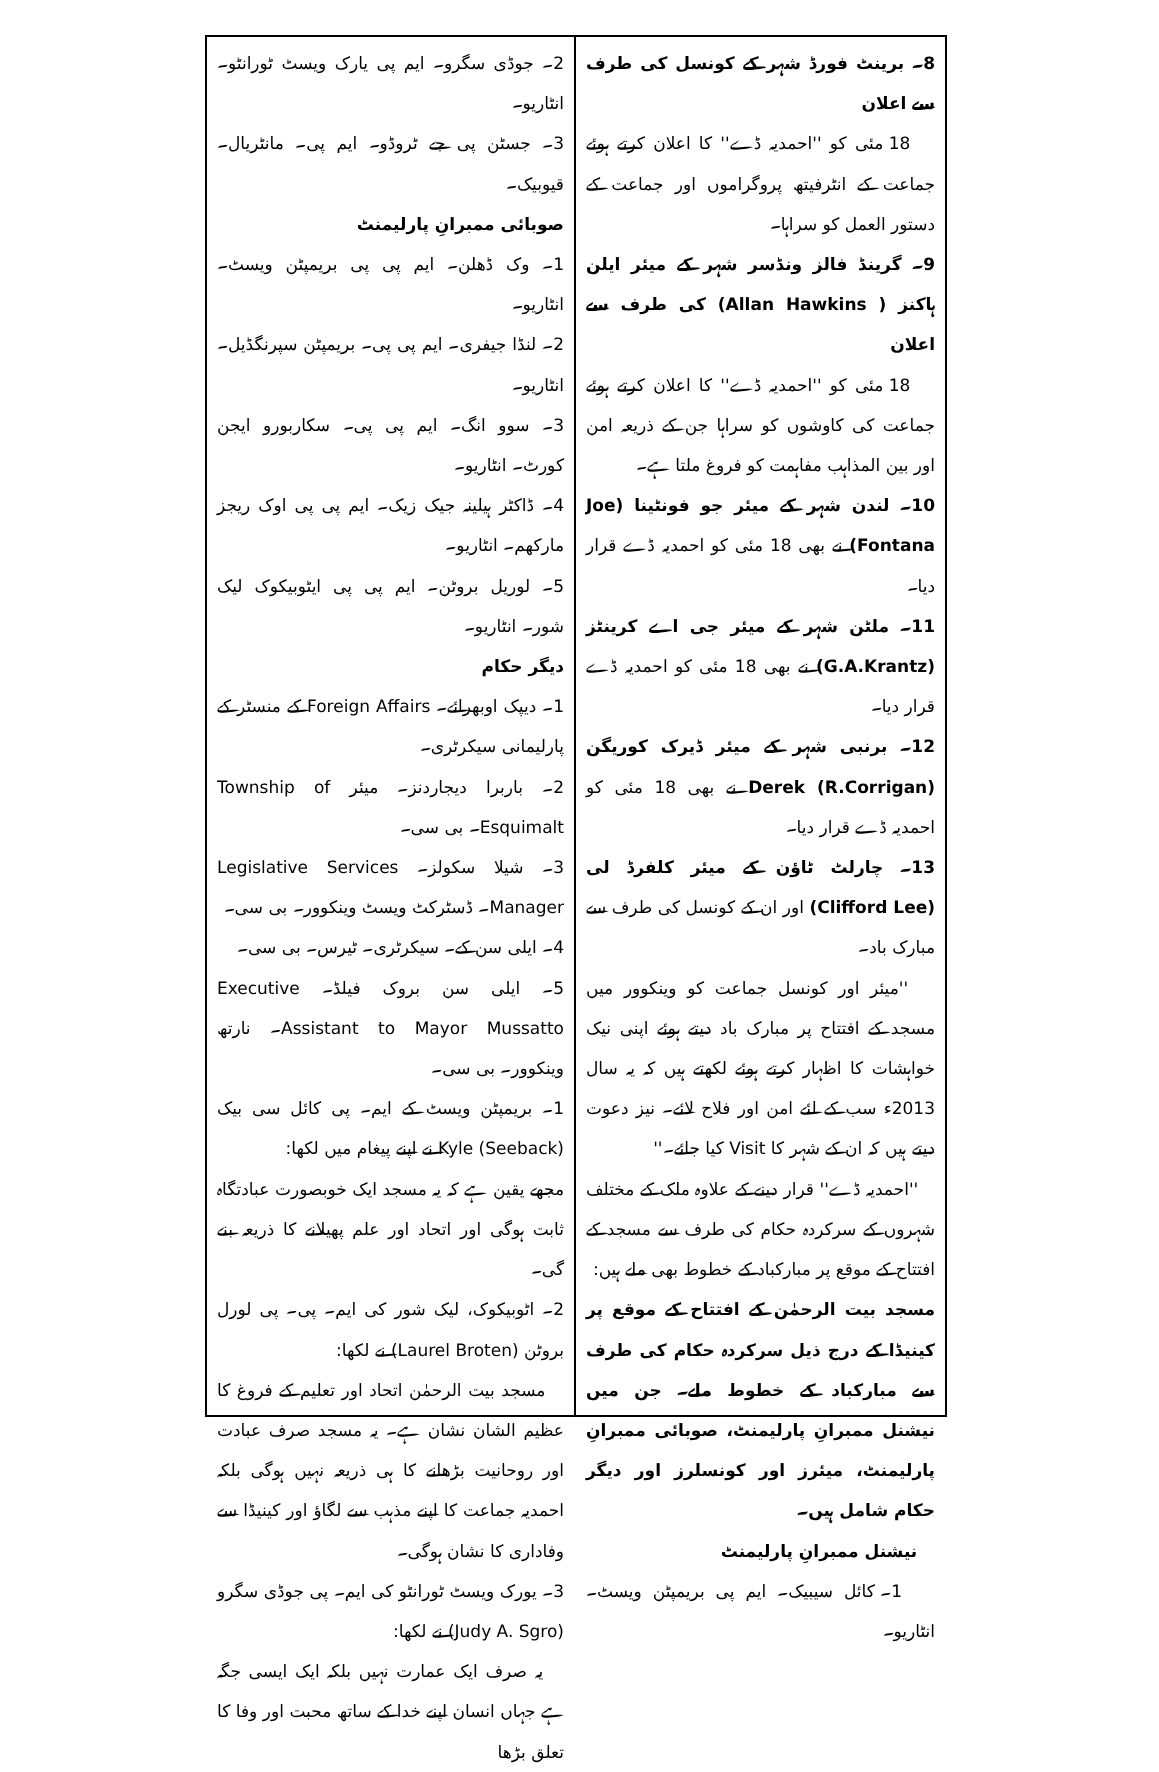8۔ برینٹ فورڈ شہر کے کونسل کی طرف سے اعلان
18 مئی کو ''احمدیہ ڈے'' کا اعلان کرتے ہوئے جماعت کے انٹرفیتھ پروگراموں اور جماعت کے دستور العمل کو سراہا۔
9۔ گرینڈ فالز ونڈسر شہر کے میئر ایلن ہاکنز ( Allan Hawkins) کی طرف سے اعلان
18 مئی کو ''احمدیہ ڈے'' کا اعلان کرتے ہوئے جماعت کی کاوشوں کو سراہا جن کے ذریعہ امن اور بین المذاہب مفاہمت کو فروغ ملتا ہے۔
10۔ لندن شہر کے میئر جو فونٹینا (Joe Fontana) نے بھی 18 مئی کو احمدیہ ڈے قرار دیا۔
11۔ ملٹن شہر کے میئر جی اے کرینٹز (G.A.Krantz) نے بھی 18 مئی کو احمدیہ ڈے قرار دیا۔
12۔ برنبی شہر کے میئر ڈیرک کوریگن Derek (R.Corrigan) نے بھی 18 مئی کو احمدیہ ڈے قرار دیا۔
13۔ چارلٹ ٹاؤن کے میئر کلفرڈ لی (Clifford Lee) اور ان کے کونسل کی طرف سے مبارک باد۔
''میئر اور کونسل جماعت کو وینکوور میں مسجد کے افتتاح پر مبارک باد دیتے ہوئے اپنی نیک خواہشات کا اظہار کرتے ہوئے لکھتے ہیں کہ یہ سال 2013ء سب کے لئے امن اور فلاح لائے۔ نیز دعوت دیتے ہیں کہ ان کے شہر کا Visit کیا جائے۔''
''احمدیہ ڈے'' قرار دینے کے علاوہ ملک کے مختلف شہروں کے سرکردہ حکام کی طرف سے مسجد کے افتتاح کے موقع پر مبارکباد کے خطوط بھی ملے ہیں:
مسجد بیت الرحمٰن کے افتتاح کے موقع پر کینیڈا کے درج ذیل سرکردہ حکام کی طرف سے مبارکباد کے خطوط ملے۔ جن میں نیشنل ممبرانِ پارلیمنٹ، صوبائی ممبرانِ پارلیمنٹ، میئرز اور کونسلرز اور دیگر حکام شامل ہیں۔
نیشنل ممبرانِ پارلیمنٹ
1۔ کائل سیبیک۔ ایم پی بریمپٹن ویسٹ۔ انٹاریو۔
2۔ جوڈی سگرو۔ ایم پی یارک ویسٹ ٹورانٹو۔ انٹاریو۔
3۔ جسٹن پی جے ٹروڈو۔ ایم پی۔ مانٹریال۔ قیوبیک۔
صوبائی ممبرانِ پارلیمنٹ
1۔ وک ڈھلن۔ ایم پی پی بریمپٹن ویسٹ۔ انٹاریو۔
2۔ لنڈا جیفری۔ ایم پی پی۔ بریمپٹن سپرنگڈیل۔ انٹاریو۔
3۔ سوو انگ۔ ایم پی پی۔ سکاربورو ایجن کورٹ۔ انٹاریو۔
4۔ ڈاکٹر ہیلینہ جیک زیک۔ ایم پی پی اوک ریجز مارکھم۔ انٹاریو۔
5۔ لوریل بروٹن۔ ایم پی پی ایٹوبیکوک لیک شور۔ انٹاریو۔
دیگر حکام
1۔ دیپک اوبھرائے۔ Foreign Affairs کے منسٹر کے پارلیمانی سیکرٹری۔
2۔ باربرا دیجاردنز۔ میئر Township of Esquimalt۔ بی سی۔
3۔ شیلا سکولز۔ Legislative Services Manager۔ ڈسٹرکٹ ویسٹ وینکوور۔ بی سی۔
4۔ ایلی سن کے۔ سیکرٹری۔ ٹیرس۔ بی سی۔
5۔ ایلی سن بروک فیلڈ۔ Executive Assistant to Mayor Mussatto۔ نارتھ وینکوور۔ بی سی۔
1۔ بریمپٹن ویسٹ کے ایم۔ پی کائل سی بیک Kyle (Seeback) نے اپنے پیغام میں لکھا:
مجھے یقین ہے کہ یہ مسجد ایک خوبصورت عبادتگاہ ثابت ہوگی اور اتحاد اور علم پھیلانے کا ذریعہ بنے گی۔
2۔ اٹوبیکوک، لیک شور کی ایم۔ پی۔ پی لورل بروٹن (Laurel Broten) نے لکھا:
مسجد بیت الرحمٰن اتحاد اور تعلیم کے فروغ کا عظیم الشان نشان ہے۔ یہ مسجد صرف عبادت اور روحانیت بڑھانے کا ہی ذریعہ نہیں ہوگی بلکہ احمدیہ جماعت کا اپنے مذہب سے لگاؤ اور کینیڈا سے وفاداری کا نشان ہوگی۔
3۔ یورک ویسٹ ٹورانٹو کی ایم۔ پی جوڈی سگرو (Judy A. Sgro) نے لکھا:
یہ صرف ایک عمارت نہیں بلکہ ایک ایسی جگہ ہے جہاں انسان اپنے خدا کے ساتھ محبت اور وفا کا تعلق بڑھا